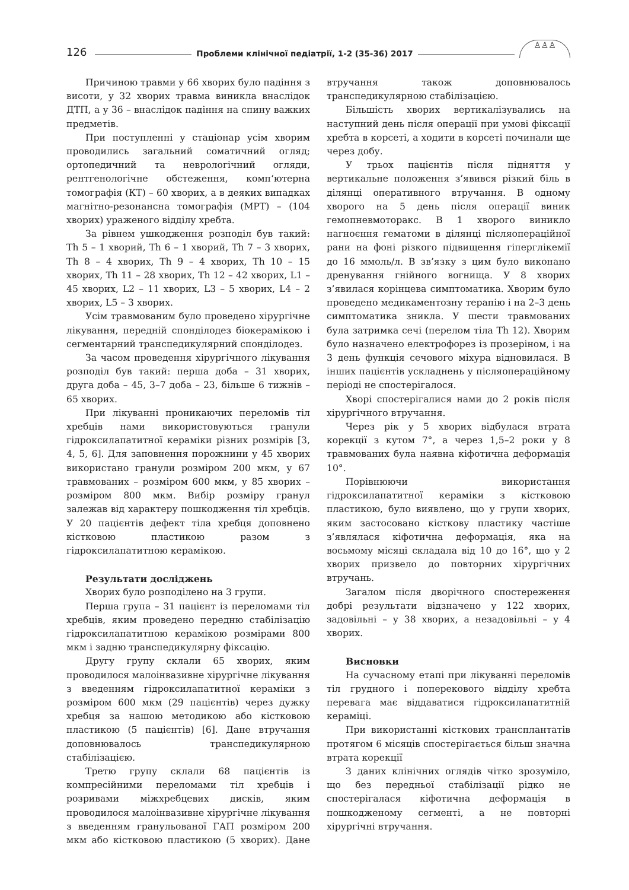126 Проблеми клінічної педіатрії, 1-2 (35-36) 2017 ♙♙♙
Причиною травми у 66 хворих було падіння з висоти, у 32 хворих травма виникла внаслідок ДТП, а у 36 – внаслідок падіння на спину важких предметів.
При поступленні у стаціонар усім хворим проводились загальний соматичний огляд; ортопедичний та неврологічний огляди, рентгенологічне обстеження, комп‘ютерна томографія (КТ) – 60 хворих, а в деяких випадках магнітно-резонансна томографія (МРТ) – (104 хворих) ураженого відділу хребта.
За рівнем ушкодження розподіл був такий: Th 5 – 1 хворий, Th 6 – 1 хворий, Th 7 – 3 хворих, Th 8 – 4 хворих, Th 9 – 4 хворих, Th 10 – 15 хворих, Th 11 – 28 хворих, Th 12 – 42 хворих, L1 – 45 хворих, L2 – 11 хворих, L3 – 5 хворих, L4 – 2 хворих, L5 – 3 хворих.
Усім травмованим було проведено хірургічне лікування, передній спонділодез біокерамікою і сегментарний транспедикулярний спонділодез.
За часом проведення хірургічного лікування розподіл був такий: перша доба – 31 хворих, друга доба – 45, 3–7 доба – 23, більше 6 тижнів – 65 хворих.
При лікуванні проникаючих переломів тіл хребців нами використовуються гранули гідроксилапатитної кераміки різних розмірів [3, 4, 5, 6]. Для заповнення порожнини у 45 хворих використано гранули розміром 200 мкм, у 67 травмованих – розміром 600 мкм, у 85 хворих – розміром 800 мкм. Вибір розміру гранул залежав від характеру пошкодження тіл хребців. У 20 пацієнтів дефект тіла хребця доповнено кістковою пластикою разом з гідроксилапатитною керамікою.
Результати досліджень
Хворих було розподілено на 3 групи.
Перша група – 31 пацієнт із переломами тіл хребців, яким проведено передню стабілізацію гідроксилапатитною керамікою розмірами 800 мкм і задню транспедикулярну фіксацію.
Другу групу склали 65 хворих, яким проводилося малоінвазивне хірургічне лікування з введенням гідроксилапатитної кераміки з розміром 600 мкм (29 пацієнтів) через дужку хребця за нашою методикою або кістковою пластикою (5 пацієнтів) [6]. Дане втручання доповнювалось транспедикулярною стабілізацією.
Третю групу склали 68 пацієнтів із компресійними переломами тіл хребців і розривами міжхребцевих дисків, яким проводилося малоінвазивне хірургічне лікування з введенням гранульованої ГАП розміром 200 мкм або кістковою пластикою (5 хворих). Дане втручання також доповнювалось транспедикулярною стабілізацією.
Більшість хворих вертикалізувались на наступний день після операції при умові фіксації хребта в корсеті, а ходити в корсеті починали ще через добу.
У трьох пацієнтів після підняття у вертикальне положення з’явився різкий біль в ділянці оперативного втручання. В одному хворого на 5 день після операції виник гемопневмоторакс. В 1 хворого виникло нагноєння гематоми в ділянці післяопераційної рани на фоні різкого підвищення гіперглікемії до 16 ммоль/л. В зв’язку з цим було виконано дренування гнійного вогнища. У 8 хворих з’явилася корінцева симптоматика. Хворим було проведено медикаментозну терапію і на 2–3 день симптоматика зникла. У шести травмованих була затримка сечі (перелом тіла Th 12). Хворим було назначено електрофорез із прозеріном, і на 3 день функція сечового міхура відновилася. В інших пацієнтів ускладнень у післяопераційному періоді не спостерігалося.
Хворі спостерігалися нами до 2 років після хірургічного втручання.
Через рік у 5 хворих відбулася втрата корекції з кутом 7°, а через 1,5–2 роки у 8 травмованих була наявна кіфотична деформація 10°.
Порівнюючи використання гідроксилапатитної кераміки з кістковою пластикою, було виявлено, що у групи хворих, яким застосовано кісткову пластику частіше з’являлася кіфотична деформація, яка на восьмому місяці складала від 10 до 16°, що у 2 хворих призвело до повторних хірургічних втручань.
Загалом після дворічного спостереження добрі результати відзначено у 122 хворих, задовільні – у 38 хворих, а незадовільні – у 4 хворих.
Висновки
На сучасному етапі при лікуванні переломів тіл грудного і поперекового відділу хребта перевага має віддаватися гідроксилапатитній кераміці.
При використанні кісткових трансплантатів протягом 6 місяців спостерігається більш значна втрата корекції
З даних клінічних оглядів чітко зрозуміло, що без передньої стабілізації рідко не спостерігалася кіфотична деформація в пошкодженому сегменті, а не повторні хірургічні втручання.